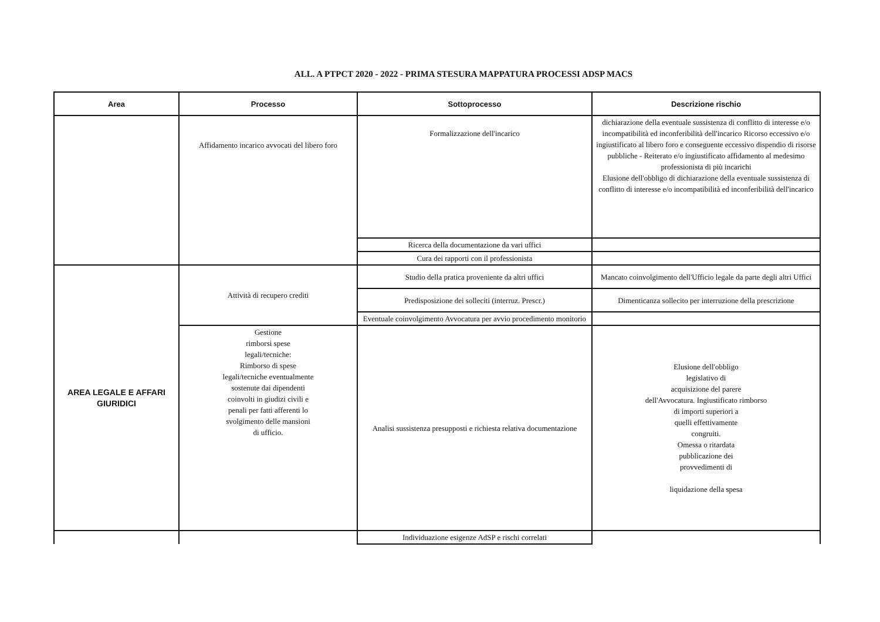ALL. A PTPCT 2020 - 2022 - PRIMA STESURA MAPPATURA PROCESSI ADSP MACS
| Area | Processo | Sottoprocesso | Descrizione rischio |
| --- | --- | --- | --- |
| | Affidamento incarico avvocati del libero foro | Formalizzazione dell'incarico | dichiarazione della eventuale sussistenza di conflitto di interesse e/o incompatibilità ed inconferibilità dell'incarico Ricorso eccessivo e/o ingiustificato al libero foro e conseguente eccessivo dispendio di risorse pubbliche - Reiterato e/o ingiustificato affidamento al medesimo professionista di più incarichi Elusione dell'obbligo di dichiarazione della eventuale sussistenza di conflitto di interesse e/o incompatibilità ed inconferibilità dell'incarico |
| | | Ricerca della documentazione da vari uffici | |
| | | Cura dei rapporti con il professionista | |
| AREA LEGALE E AFFARI GIURIDICI | Attività di recupero crediti | Studio della pratica proveniente da altri uffici | Mancato coinvolgimento dell'Ufficio legale da parte degli altri Uffici |
| | | Predisposizione dei solleciti (interruz. Prescr.) | Dimenticanza sollecito per interruzione della prescrizione |
| | | Eventuale coinvolgimento Avvocatura per avvio procedimento monitorio | |
| | Gestione rimborsi spese legali/tecniche: Rimborso di spese legali/tecniche eventualmente sostenute dai dipendenti coinvolti in giudizi civili e penali per fatti afferenti lo svolgimento delle mansioni di ufficio. | Analisi sussistenza presupposti e richiesta relativa documentazione | Elusione dell'obbligo legislativo di acquisizione del parere dell'Avvocatura. Ingiustificato rimborso di importi superiori a quelli effettivamente congruiti. Omessa o ritardata pubblicazione dei provvedimenti di liquidazione della spesa |
| | | Individuazione esigenze AdSP e rischi correlati | |